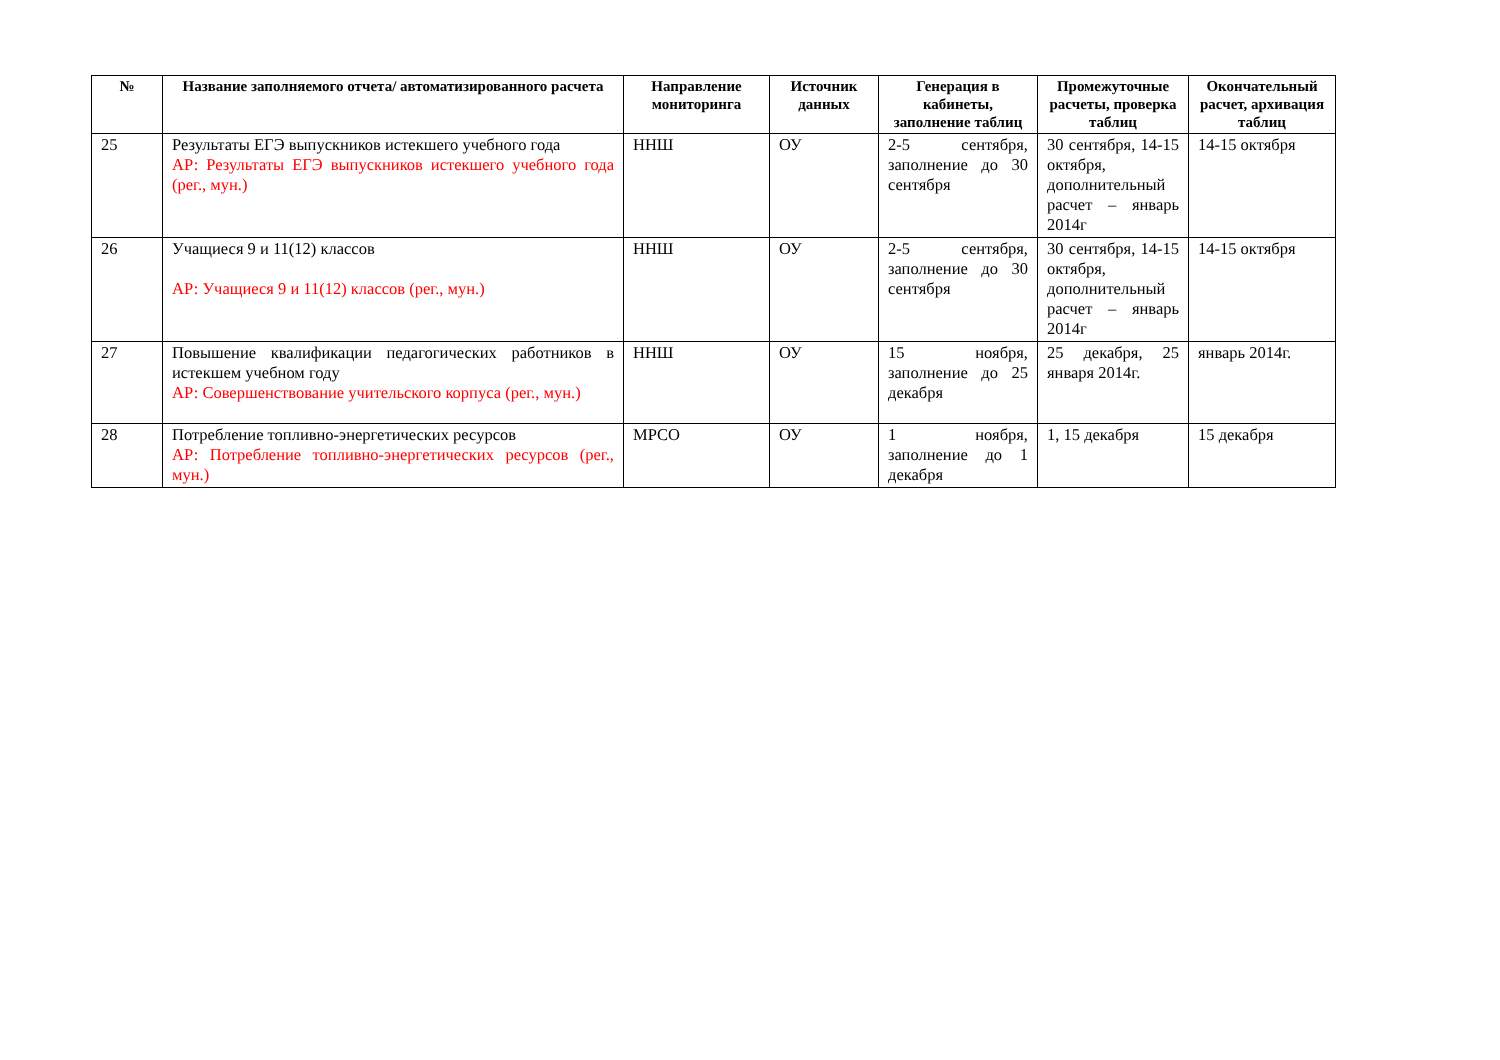| № | Название заполняемого отчета/ автоматизированного расчета | Направление мониторинга | Источник данных | Генерация в кабинеты, заполнение таблиц | Промежуточные расчеты, проверка таблиц | Окончательный расчет, архивация таблиц |
| --- | --- | --- | --- | --- | --- | --- |
| 25 | Результаты ЕГЭ выпускников истекшего учебного года АР: Результаты ЕГЭ выпускников истекшего учебного года (рег., мун.) | ННШ | ОУ | 2-5 сентября, заполнение до 30 сентября | 30 сентября, 14-15 октября, дополнительный расчет – январь 2014г | 14-15 октября |
| 26 | Учащиеся 9 и 11(12) классов АР: Учащиеся 9 и 11(12) классов (рег., мун.) | ННШ | ОУ | 2-5 сентября, заполнение до 30 сентября | 30 сентября, 14-15 октября, дополнительный расчет – январь 2014г | 14-15 октября |
| 27 | Повышение квалификации педагогических работников в истекшем учебном году АР: Совершенствование учительского корпуса (рег., мун.) | ННШ | ОУ | 15 ноября, заполнение до 25 декабря | 25 декабря, 25 января 2014г. | январь 2014г. |
| 28 | Потребление топливно-энергетических ресурсов АР: Потребление топливно-энергетических ресурсов (рег., мун.) | МРСО | ОУ | 1 ноября, заполнение до 1 декабря | 1, 15 декабря | 15 декабря |